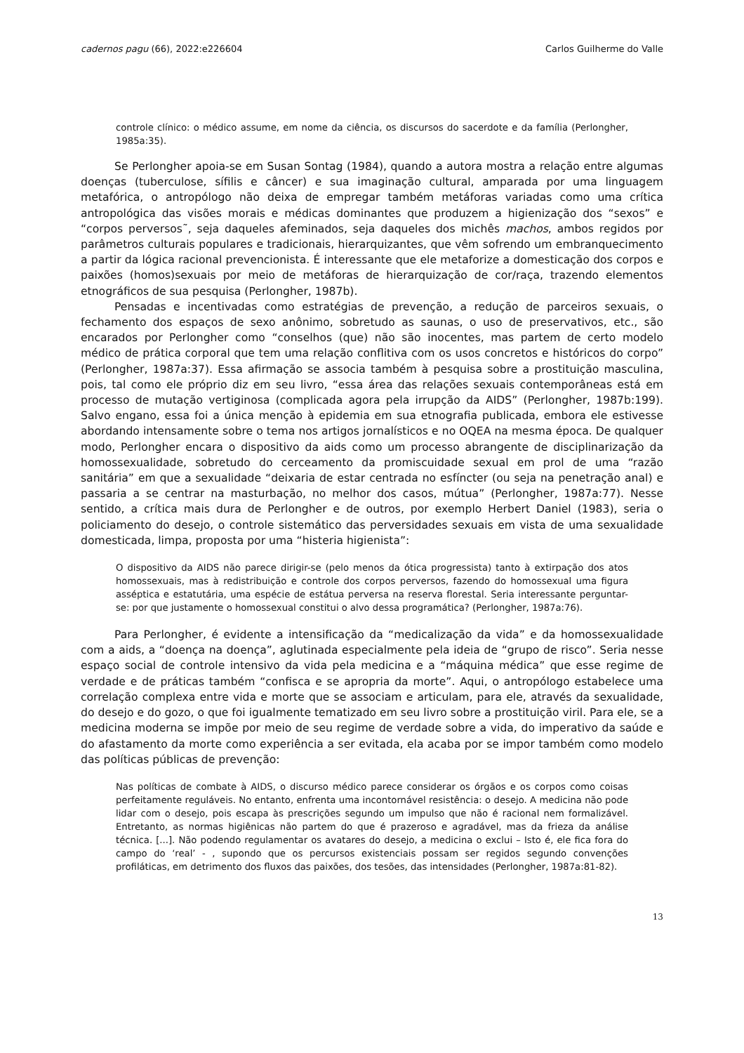cadernos pagu (66), 2022:e226604 Carlos Guilherme do Valle
controle clínico: o médico assume, em nome da ciência, os discursos do sacerdote e da família (Perlongher, 1985a:35).
Se Perlongher apoia-se em Susan Sontag (1984), quando a autora mostra a relação entre algumas doenças (tuberculose, sífilis e câncer) e sua imaginação cultural, amparada por uma linguagem metafórica, o antropólogo não deixa de empregar também metáforas variadas como uma crítica antropológica das visões morais e médicas dominantes que produzem a higienização dos “sexos” e “corpos perversos˜, seja daqueles afeminados, seja daqueles dos michês machos, ambos regidos por parâmetros culturais populares e tradicionais, hierarquizantes, que vêm sofrendo um embranquecimento a partir da lógica racional prevencionista. É interessante que ele metaforize a domesticação dos corpos e paixões (homos)sexuais por meio de metáforas de hierarquização de cor/raça, trazendo elementos etnográficos de sua pesquisa (Perlongher, 1987b).
Pensadas e incentivadas como estratégias de prevenção, a redução de parceiros sexuais, o fechamento dos espaços de sexo anônimo, sobretudo as saunas, o uso de preservativos, etc., são encarados por Perlongher como “conselhos (que) não são inocentes, mas partem de certo modelo médico de prática corporal que tem uma relação conflitiva com os usos concretos e históricos do corpo” (Perlongher, 1987a:37). Essa afirmação se associa também à pesquisa sobre a prostituição masculina, pois, tal como ele próprio diz em seu livro, “essa área das relações sexuais contemporâneas está em processo de mutação vertiginosa (complicada agora pela irrupção da AIDS” (Perlongher, 1987b:199). Salvo engano, essa foi a única menção à epidemia em sua etnografia publicada, embora ele estivesse abordando intensamente sobre o tema nos artigos jornalísticos e no OQEA na mesma época. De qualquer modo, Perlongher encara o dispositivo da aids como um processo abrangente de disciplinarização da homossexualidade, sobretudo do cerceamento da promiscuidade sexual em prol de uma “razão sanitária” em que a sexualidade “deixaria de estar centrada no esfíncter (ou seja na penetração anal) e passaria a se centrar na masturbação, no melhor dos casos, mútua” (Perlongher, 1987a:77). Nesse sentido, a crítica mais dura de Perlongher e de outros, por exemplo Herbert Daniel (1983), seria o policiamento do desejo, o controle sistemático das perversidades sexuais em vista de uma sexualidade domesticada, limpa, proposta por uma “histeria higienista”:
O dispositivo da AIDS não parece dirigir-se (pelo menos da ótica progressista) tanto à extirpação dos atos homossexuais, mas à redistribuição e controle dos corpos perversos, fazendo do homossexual uma figura asséptica e estatutária, uma espécie de estátua perversa na reserva florestal. Seria interessante perguntar-se: por que justamente o homossexual constitui o alvo dessa programática? (Perlongher, 1987a:76).
Para Perlongher, é evidente a intensificação da “medicalização da vida” e da homossexualidade com a aids, a “doença na doença”, aglutinada especialmente pela ideia de “grupo de risco”. Seria nesse espaço social de controle intensivo da vida pela medicina e a “máquina médica” que esse regime de verdade e de práticas também “confisca e se apropria da morte”. Aqui, o antropólogo estabelece uma correlação complexa entre vida e morte que se associam e articulam, para ele, através da sexualidade, do desejo e do gozo, o que foi igualmente tematizado em seu livro sobre a prostituição viril. Para ele, se a medicina moderna se impõe por meio de seu regime de verdade sobre a vida, do imperativo da saúde e do afastamento da morte como experiência a ser evitada, ela acaba por se impor também como modelo das políticas públicas de prevenção:
Nas políticas de combate à AIDS, o discurso médico parece considerar os órgãos e os corpos como coisas perfeitamente reguláveis. No entanto, enfrenta uma incontornável resistência: o desejo. A medicina não pode lidar com o desejo, pois escapa às prescrições segundo um impulso que não é racional nem formalizável. Entretanto, as normas higiênicas não partem do que é prazeroso e agradável, mas da frieza da análise técnica. [...]. Não podendo regulamentar os avatares do desejo, a medicina o exclui – Isto é, ele fica fora do campo do ‘real’ - , supondo que os percursos existenciais possam ser regidos segundo convenções profiláticas, em detrimento dos fluxos das paixões, dos tesões, das intensidades (Perlongher, 1987a:81-82).
13